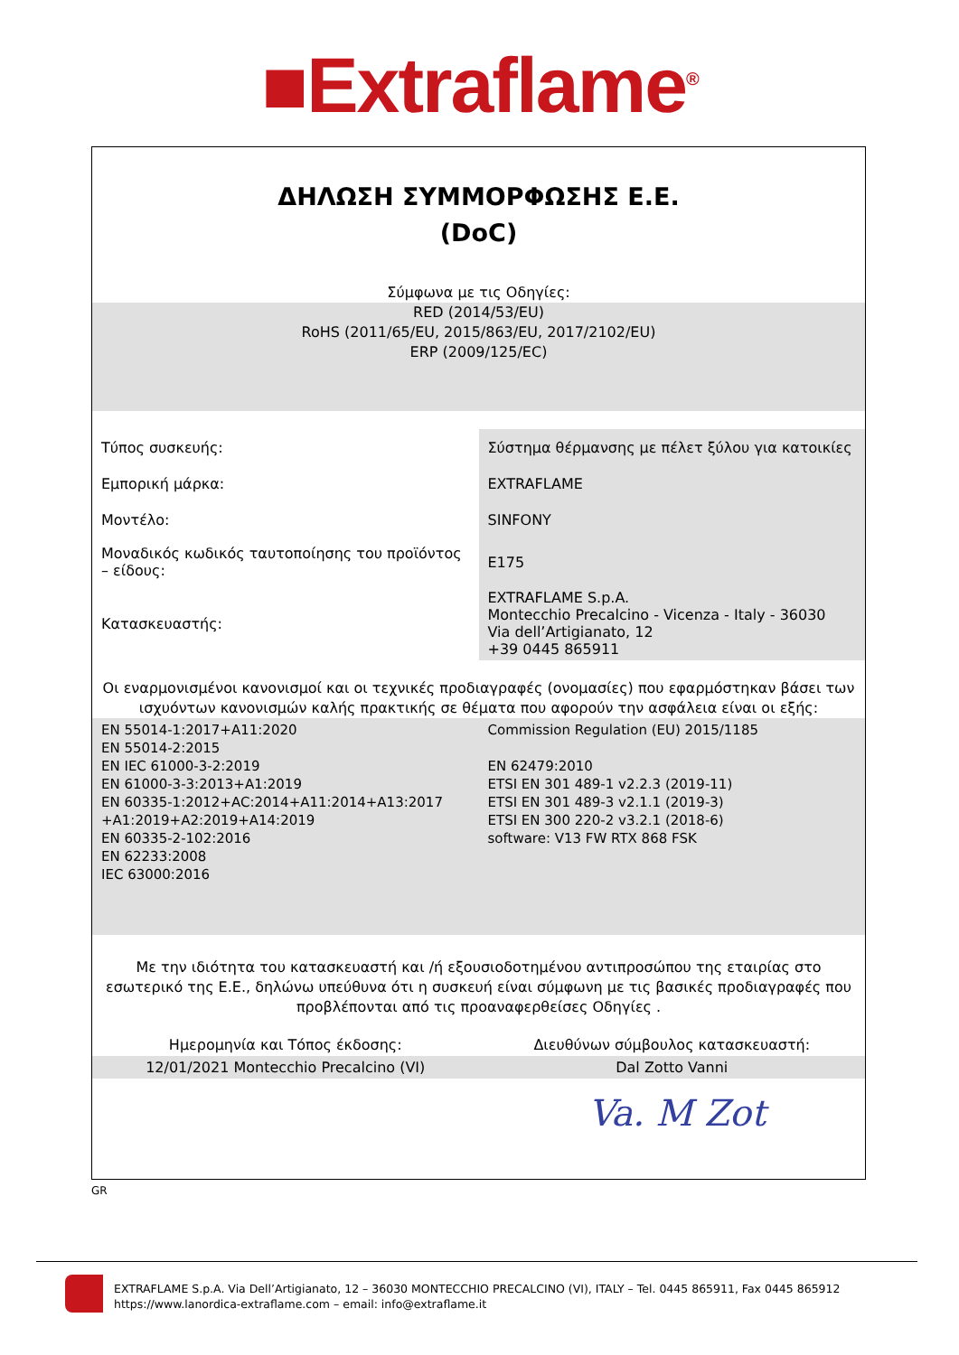■Extraflame<sup>®</sup>
ΔΗΛΩΣΗ ΣΥΜΜΟΡΦΩΣΗΣ Ε.Ε.
(DoC)
Σύμφωνα με τις Οδηγίες:
RED (2014/53/EU)
RoHS (2011/65/EU, 2015/863/EU, 2017/2102/EU)
ERP (2009/125/EC)
| Τύπος συσκευής: | Σύστημα θέρμανσης με πέλετ ξύλου για κατοικίες |
| Εμπορική μάρκα: | EXTRAFLAME |
| Μοντέλο: | SINFONY |
| Μοναδικός κωδικός ταυτοποίησης του προϊόντος – είδους: | E175 |
| Κατασκευαστής: | EXTRAFLAME S.p.A. Montecchio Precalcino - Vicenza - Italy - 36030 Via dell’Artigianato, 12 +39 0445 865911 |
Οι εναρμονισμένοι κανονισμοί και οι τεχνικές προδιαγραφές (ονομασίες) που εφαρμόστηκαν βάσει των ισχυόντων κανονισμών καλής πρακτικής σε θέματα που αφορούν την ασφάλεια είναι οι εξής:
| EN 55014-1:2017+A11:2020 EN 55014-2:2015 EN IEC 61000-3-2:2019 EN 61000-3-3:2013+A1:2019 EN 60335-1:2012+AC:2014+A11:2014+A13:2017 +A1:2019+A2:2019+A14:2019 EN 60335-2-102:2016 EN 62233:2008 IEC 63000:2016 | Commission Regulation (EU) 2015/1185 EN 62479:2010 ETSI EN 301 489-1 v2.2.3 (2019-11) ETSI EN 301 489-3 v2.1.1 (2019-3) ETSI EN 300 220-2 v3.2.1 (2018-6) software: V13 FW RTX 868 FSK |
Με την ιδιότητα του κατασκευαστή και /ή εξουσιοδοτημένου αντιπροσώπου της εταιρίας στο εσωτερικό της Ε.Ε., δηλώνω υπεύθυνα ότι η συσκευή είναι σύμφωνη με τις βασικές προδιαγραφές που προβλέπονται από τις προαναφερθείσες Οδηγίες .
| Ημερομηνία και Τόπος έκδοσης: | Διευθύνων σύμβουλος κατασκευαστή: |
| 12/01/2021 Montecchio Precalcino (VI) | Dal Zotto Vanni |
Va. M Zot
GR
EXTRAFLAME S.p.A. Via Dell’Artigianato, 12 – 36030 MONTECCHIO PRECALCINO (VI), ITALY – Tel. 0445 865911, Fax 0445 865912
https://www.lanordica-extraflame.com – email: info@extraflame.it